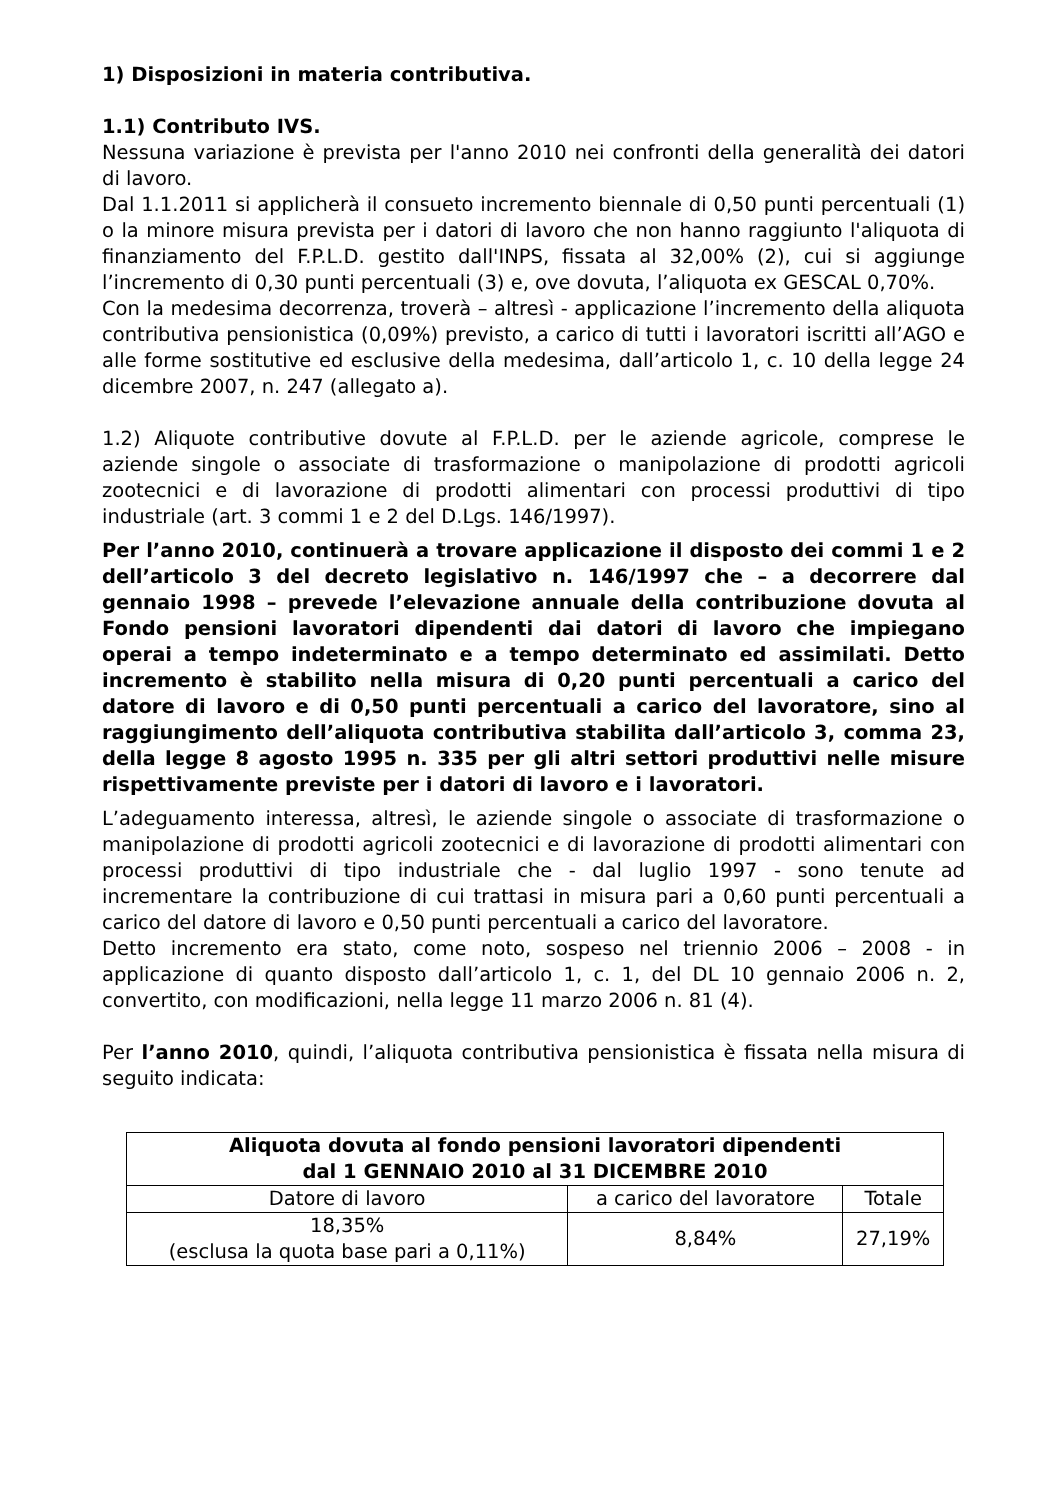1) Disposizioni in materia contributiva.
1.1) Contributo IVS.
Nessuna variazione è prevista per l'anno 2010 nei confronti della generalità dei datori di lavoro.
Dal 1.1.2011 si applicherà il consueto incremento biennale di 0,50 punti percentuali (1) o la minore misura prevista per i datori di lavoro che non hanno raggiunto l'aliquota di finanziamento del F.P.L.D. gestito dall'INPS, fissata al 32,00% (2), cui si aggiunge l’incremento di 0,30 punti percentuali (3) e, ove dovuta, l’aliquota ex GESCAL 0,70%.
Con la medesima decorrenza, troverà – altresì - applicazione l’incremento della aliquota contributiva pensionistica (0,09%) previsto, a carico di tutti i lavoratori iscritti all’AGO e alle forme sostitutive ed esclusive della medesima, dall’articolo 1, c. 10 della legge 24 dicembre 2007, n. 247 (allegato a).
1.2) Aliquote contributive dovute al F.P.L.D. per le aziende agricole, comprese le aziende singole o associate di trasformazione o manipolazione di prodotti agricoli zootecnici e di lavorazione di prodotti alimentari con processi produttivi di tipo industriale (art. 3 commi 1 e 2 del D.Lgs. 146/1997).
Per l’anno 2010, continuerà a trovare applicazione il disposto dei commi 1 e 2 dell’articolo 3 del decreto legislativo n. 146/1997 che – a decorrere dal gennaio 1998 – prevede l’elevazione annuale della contribuzione dovuta al Fondo pensioni lavoratori dipendenti dai datori di lavoro che impiegano operai a tempo indeterminato e a tempo determinato ed assimilati. Detto incremento è stabilito nella misura di 0,20 punti percentuali a carico del datore di lavoro e di 0,50 punti percentuali a carico del lavoratore, sino al raggiungimento dell’aliquota contributiva stabilita dall’articolo 3, comma 23, della legge 8 agosto 1995 n. 335 per gli altri settori produttivi nelle misure rispettivamente previste per i datori di lavoro e i lavoratori.
L’adeguamento interessa, altresì, le aziende singole o associate di trasformazione o manipolazione di prodotti agricoli zootecnici e di lavorazione di prodotti alimentari con processi produttivi di tipo industriale che - dal luglio 1997 - sono tenute ad incrementare la contribuzione di cui trattasi in misura pari a 0,60 punti percentuali a carico del datore di lavoro e 0,50 punti percentuali a carico del lavoratore.
Detto incremento era stato, come noto, sospeso nel triennio 2006 – 2008 - in applicazione di quanto disposto dall’articolo 1, c. 1, del DL 10 gennaio 2006 n. 2, convertito, con modificazioni, nella legge 11 marzo 2006 n. 81 (4).
Per l’anno 2010, quindi, l’aliquota contributiva pensionistica è fissata nella misura di seguito indicata:
| Aliquota dovuta al fondo pensioni lavoratori dipendenti dal 1 GENNAIO 2010 al 31 DICEMBRE 2010 | | |
| --- | --- | --- |
| Datore di lavoro | a carico del lavoratore | Totale |
| 18,35% (esclusa la quota base pari a 0,11%) | 8,84% | 27,19% |